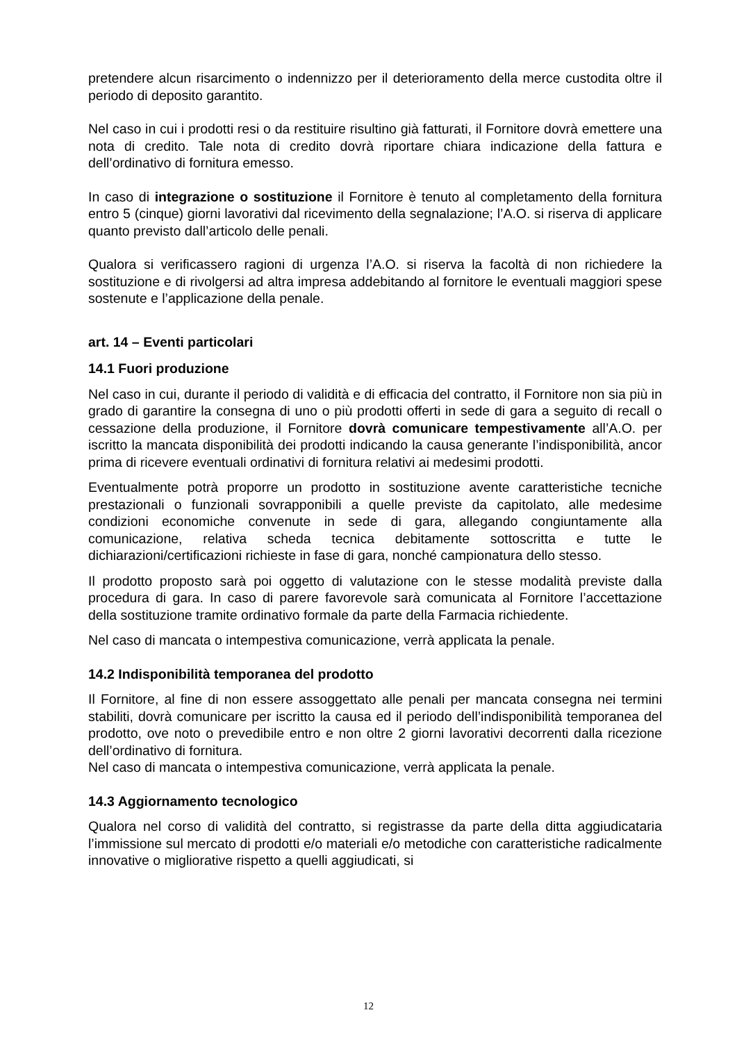pretendere alcun risarcimento o indennizzo per il deterioramento della merce custodita oltre il periodo di deposito garantito.
Nel caso in cui i prodotti resi o da restituire risultino già fatturati, il Fornitore dovrà emettere una nota di credito. Tale nota di credito dovrà riportare chiara indicazione della fattura e dell’ordinativo di fornitura emesso.
In caso di integrazione o sostituzione il Fornitore è tenuto al completamento della fornitura entro 5 (cinque) giorni lavorativi dal ricevimento della segnalazione; l’A.O. si riserva di applicare quanto previsto dall’articolo delle penali.
Qualora si verificassero ragioni di urgenza l’A.O. si riserva la facoltà di non richiedere la sostituzione e di rivolgersi ad altra impresa addebitando al fornitore le eventuali maggiori spese sostenute e l’applicazione della penale.
art. 14 – Eventi particolari
14.1 Fuori produzione
Nel caso in cui, durante il periodo di validità e di efficacia del contratto, il Fornitore non sia più in grado di garantire la consegna di uno o più prodotti offerti in sede di gara a seguito di recall o cessazione della produzione, il Fornitore dovrà comunicare tempestivamente all’A.O. per iscritto la mancata disponibilità dei prodotti indicando la causa generante l’indisponibilità, ancor prima di ricevere eventuali ordinativi di fornitura relativi ai medesimi prodotti.
Eventualmente potrà proporre un prodotto in sostituzione avente caratteristiche tecniche prestazionali o funzionali sovrapponibili a quelle previste da capitolato, alle medesime condizioni economiche convenute in sede di gara, allegando congiuntamente alla comunicazione, relativa scheda tecnica debitamente sottoscritta e tutte le dichiarazioni/certificazioni richieste in fase di gara, nonché campionatura dello stesso.
Il prodotto proposto sarà poi oggetto di valutazione con le stesse modalità previste dalla procedura di gara. In caso di parere favorevole sarà comunicata al Fornitore l’accettazione della sostituzione tramite ordinativo formale da parte della Farmacia richiedente.
Nel caso di mancata o intempestiva comunicazione, verrà applicata la penale.
14.2 Indisponibilità temporanea del prodotto
Il Fornitore, al fine di non essere assoggettato alle penali per mancata consegna nei termini stabiliti, dovrà comunicare per iscritto la causa ed il periodo dell’indisponibilità temporanea del prodotto, ove noto o prevedibile entro e non oltre 2 giorni lavorativi decorrenti dalla ricezione dell’ordinativo di fornitura.
Nel caso di mancata o intempestiva comunicazione, verrà applicata la penale.
14.3 Aggiornamento tecnologico
Qualora nel corso di validità del contratto, si registrasse da parte della ditta aggiudicataria l’immissione sul mercato di prodotti e/o materiali e/o metodiche con caratteristiche radicalmente innovative o migliorative rispetto a quelli aggiudicati, si
12